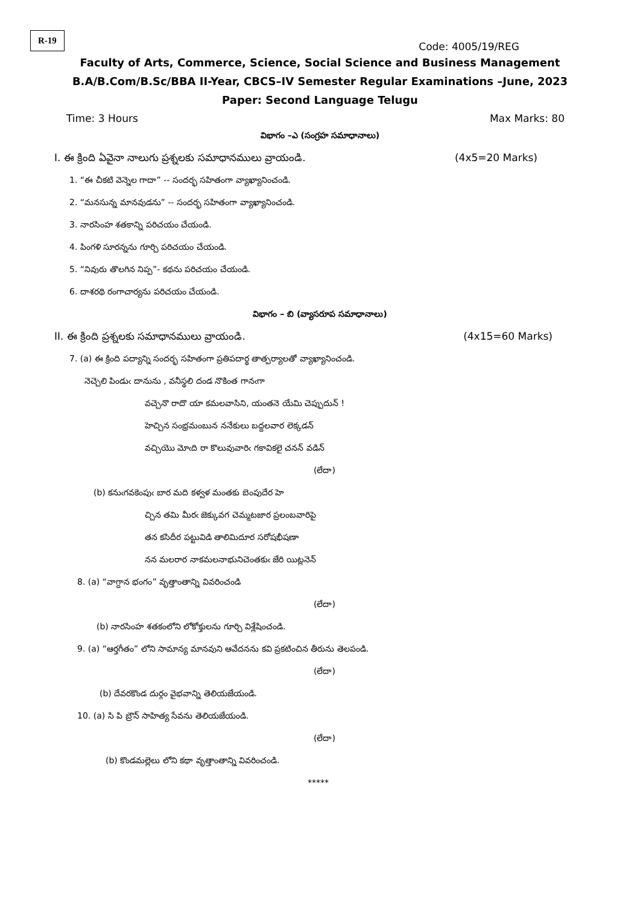R-19
Code: 4005/19/REG
Faculty of Arts, Commerce, Science, Social Science and Business Management
B.A/B.Com/B.Sc/BBA II-Year, CBCS–IV Semester Regular Examinations –June, 2023
Paper: Second Language Telugu
Time: 3 Hours Max Marks: 80
విభాగం –ఎ (సంగ్రహ సమాధానాలు)
I. ఈ క్రింది ఏవైనా నాలుగు ప్రశ్నలకు సమాధానములు వ్రాయండి. (4x5=20 Marks)
1. “ఈ చీకటి వెన్నెల గాదా” -- సందర్భ సహితంగా వ్యాఖ్యానించండి.
2. “మనసున్న మానవుడను” -- సందర్భ సహితంగా వ్యాఖ్యానించండి.
3. నారసింహ శతకాన్ని పరిచయం చేయండి.
4. పింగళి సూరన్నను గూర్చి పరిచయం చేయండి.
5. “నివురు తొలగిన నిప్ప”- కథను పరిచయం చేయండి.
6. దాశరథి రంగాచార్యను పరిచయం చేయండి.
విభాగం – బి (వ్యాసరూప సమాధానాలు)
II. ఈ క్రింది ప్రశ్నలకు సమాధానములు వ్రాయండి. (4x15=60 Marks)
7. (a) ఈ క్రింది పద్యాన్ని సందర్భ సహితంగా ప్రతిపదార్థ తాత్పర్యాలతో వ్యాఖ్యానించండి.
నెచ్చెలి పిండుఁ దానును , వనీస్థలి దండ నొకింత గానఁగా
వచ్చెనొ రాదొ యా కమలవాసిని, యంతనె యేమి చెప్పుదున్ !
హెచ్చిన సంభ్రమంబున ననేకులు బద్దలవార లెక్కడన్
వచ్చియొ మోఁది రా కొలువువారిఁ గకావికలై చనన్ వడిన్
(లేదా)
(b) కనుఁగవకెంపుఁ బార మది కళ్వళ మంతకు బెంపుదేర హె
చ్చిన తమి మీరఁ జెక్కువగ చెమ్మటజార ప్రలంబవారిపై
తన కసిదీర పట్టువిడి తాలిమిదూర సరోషభీషణా
నన మలరార నాకమలనాభునిచెంతకుఁ జేరి యిట్లనెన్
8. (a) “వాగ్దాన భంగం” వృత్తాంతాన్ని వివరించండి
(లేదా)
(b) నారసింహ శతకంలోని లోకోక్తులను గూర్చి విశ్లేషించండి.
9. (a) “ఆర్తగీతం” లోని సామాన్య మానవుని ఆవేదనను కవి ప్రకటించిన తీరును తెలపండి.
(లేదా)
(b) దేవరకొండ దుర్గం వైభవాన్ని తెలియజేయండి.
10. (a) సి పి బ్రౌన్ సాహిత్య సేవను తెలియజేయండి.
(లేదా)
(b) కొండమల్లెలు లోని కథా వృత్తాంతాన్ని వివరించండి.
*****